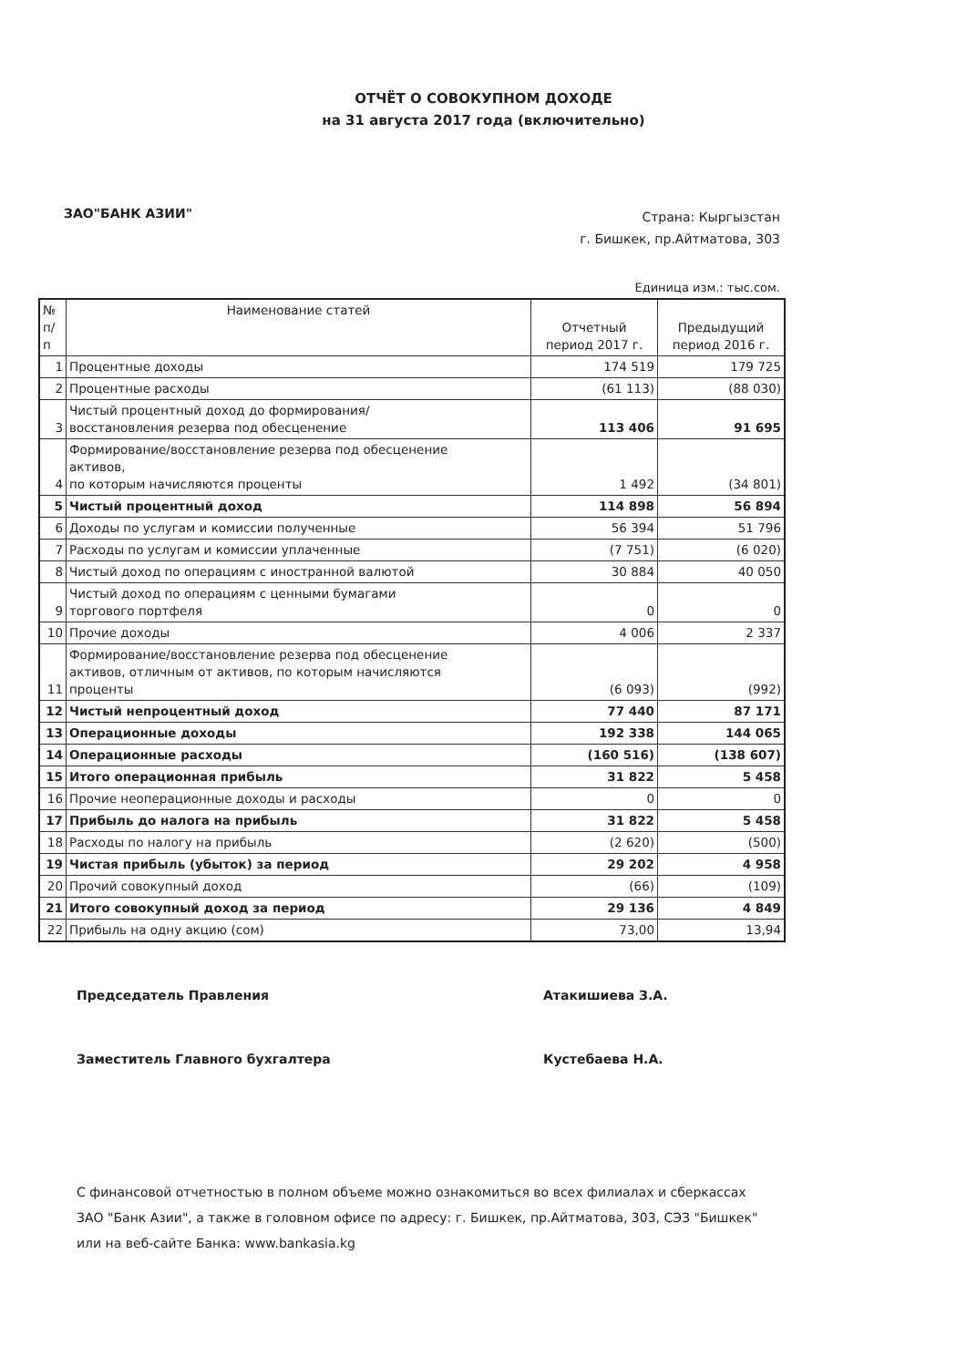ОТЧЁТ О СОВОКУПНОМ ДОХОДЕ
на 31 августа 2017 года (включительно)
ЗАО"БАНК АЗИИ"
Страна: Кыргызстан
г. Бишкек, пр.Айтматова, 303
Единица изм.: тыс.сом.
| № п/п | Наименование статей | Отчетный период 2017 г. | Предыдущий период 2016 г. |
| --- | --- | --- | --- |
| 1 | Процентные доходы | 174 519 | 179 725 |
| 2 | Процентные расходы | (61 113) | (88 030) |
| 3 | Чистый процентный доход до формирования/ восстановления резерва под обесценение | 113 406 | 91 695 |
| 4 | Формирование/восстановление резерва под обесценение активов, по которым начисляются проценты | 1 492 | (34 801) |
| 5 | Чистый процентный доход | 114 898 | 56 894 |
| 6 | Доходы по услугам и комиссии полученные | 56 394 | 51 796 |
| 7 | Расходы по услугам и комиссии уплаченные | (7 751) | (6 020) |
| 8 | Чистый доход по операциям с иностранной валютой | 30 884 | 40 050 |
| 9 | Чистый доход по операциям с ценными бумагами торгового портфеля | 0 | 0 |
| 10 | Прочие доходы | 4 006 | 2 337 |
| 11 | Формирование/восстановление резерва под обесценение активов, отличным от активов, по которым начисляются проценты | (6 093) | (992) |
| 12 | Чистый непроцентный доход | 77 440 | 87 171 |
| 13 | Операционные доходы | 192 338 | 144 065 |
| 14 | Операционные расходы | (160 516) | (138 607) |
| 15 | Итого операционная прибыль | 31 822 | 5 458 |
| 16 | Прочие неоперационные доходы и расходы | 0 | 0 |
| 17 | Прибыль до налога на прибыль | 31 822 | 5 458 |
| 18 | Расходы по налогу на прибыль | (2 620) | (500) |
| 19 | Чистая прибыль (убыток) за период | 29 202 | 4 958 |
| 20 | Прочий совокупный доход | (66) | (109) |
| 21 | Итого совокупный доход за период | 29 136 | 4 849 |
| 22 | Прибыль на одну акцию (сом) | 73,00 | 13,94 |
Председатель Правления Атакишиева З.А.
Заместитель Главного бухгалтера Кустебаева Н.А.
С финансовой отчетностью в полном объеме можно ознакомиться во всех филиалах и сберкассах
ЗАО "Банк Азии", а также в головном офисе по адресу: г. Бишкек, пр.Айтматова, 303, СЭЗ "Бишкек"
или на веб-сайте Банка: www.bankasia.kg